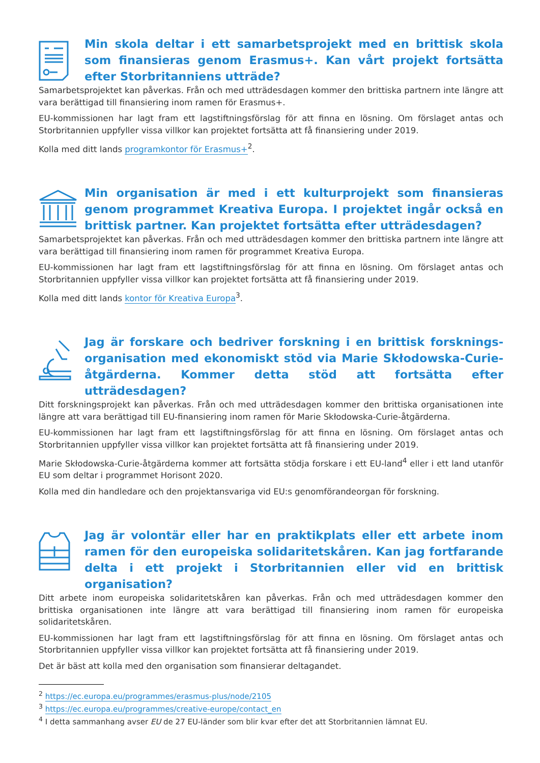Min skola deltar i ett samarbetsprojekt med en brittisk skola som finansieras genom Erasmus+. Kan vårt projekt fortsätta efter Storbritanniens utträde?
Samarbetsprojektet kan påverkas. Från och med utträdesdagen kommer den brittiska partnern inte längre att vara berättigad till finansiering inom ramen för Erasmus+.
EU-kommissionen har lagt fram ett lagstiftningsförslag för att finna en lösning. Om förslaget antas och Storbritannien uppfyller vissa villkor kan projektet fortsätta att få finansiering under 2019.
Kolla med ditt lands programkontor för Erasmus+<sup>2</sup>.
Min organisation är med i ett kulturprojekt som finansieras genom programmet Kreativa Europa. I projektet ingår också en brittisk partner. Kan projektet fortsätta efter utträdesdagen?
Samarbetsprojektet kan påverkas. Från och med utträdesdagen kommer den brittiska partnern inte längre att vara berättigad till finansiering inom ramen för programmet Kreativa Europa.
EU-kommissionen har lagt fram ett lagstiftningsförslag för att finna en lösning. Om förslaget antas och Storbritannien uppfyller vissa villkor kan projektet fortsätta att få finansiering under 2019.
Kolla med ditt lands kontor för Kreativa Europa<sup>3</sup>.
Jag är forskare och bedriver forskning i en brittisk forsknings-organisation med ekonomiskt stöd via Marie Skłodowska-Curie-åtgärderna. Kommer detta stöd att fortsätta efter utträdesdagen?
Ditt forskningsprojekt kan påverkas. Från och med utträdesdagen kommer den brittiska organisationen inte längre att vara berättigad till EU-finansiering inom ramen för Marie Skłodowska-Curie-åtgärderna.
EU-kommissionen har lagt fram ett lagstiftningsförslag för att finna en lösning. Om förslaget antas och Storbritannien uppfyller vissa villkor kan projektet fortsätta att få finansiering under 2019.
Marie Skłodowska-Curie-åtgärderna kommer att fortsätta stödja forskare i ett EU-land<sup>4</sup> eller i ett land utanför EU som deltar i programmet Horisont 2020.
Kolla med din handledare och den projektansvariga vid EU:s genomförandeorgan för forskning.
Jag är volontär eller har en praktikplats eller ett arbete inom ramen för den europeiska solidaritetskåren. Kan jag fortfarande delta i ett projekt i Storbritannien eller vid en brittisk organisation?
Ditt arbete inom europeiska solidaritetskåren kan påverkas. Från och med utträdesdagen kommer den brittiska organisationen inte längre att vara berättigad till finansiering inom ramen för europeiska solidaritetskåren.
EU-kommissionen har lagt fram ett lagstiftningsförslag för att finna en lösning. Om förslaget antas och Storbritannien uppfyller vissa villkor kan projektet fortsätta att få finansiering under 2019.
Det är bäst att kolla med den organisation som finansierar deltagandet.
<sup>2</sup> https://ec.europa.eu/programmes/erasmus-plus/node/2105
<sup>3</sup> https://ec.europa.eu/programmes/creative-europe/contact_en
<sup>4</sup> I detta sammanhang avser EU de 27 EU-länder som blir kvar efter det att Storbritannien lämnat EU.